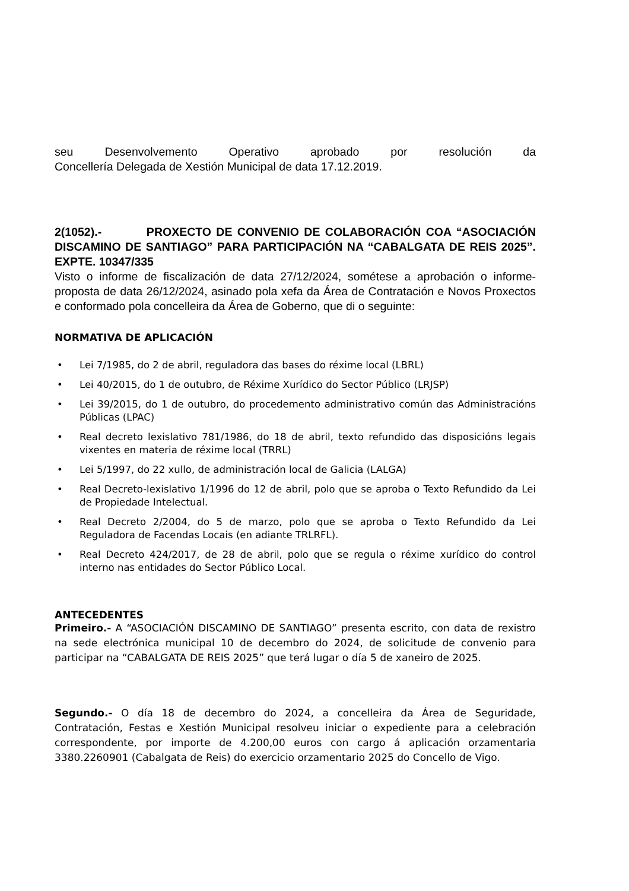seu Desenvolvemento Operativo aprobado por resolución da
Concellería Delegada de Xestión Municipal de data 17.12.2019.
2(1052).- PROXECTO DE CONVENIO DE COLABORACIÓN COA “ASOCIACIÓN DISCAMINO DE SANTIAGO” PARA PARTICIPACIÓN NA “CABALGATA DE REIS 2025”. EXPTE. 10347/335
Visto o informe de fiscalización de data 27/12/2024, sométese a aprobación o informe-proposta de data 26/12/2024, asinado pola xefa da Área de Contratación e Novos Proxectos e conformado pola concelleira da Área de Goberno, que di o seguinte:
NORMATIVA DE APLICACIÓN
• Lei 7/1985, do 2 de abril, reguladora das bases do réxime local (LBRL)
• Lei 40/2015, do 1 de outubro, de Réxime Xurídico do Sector Público (LRJSP)
• Lei 39/2015, do 1 de outubro, do procedemento administrativo común das Administracións Públicas (LPAC)
• Real decreto lexislativo 781/1986, do 18 de abril, texto refundido das disposicións legais vixentes en materia de réxime local (TRRL)
• Lei 5/1997, do 22 xullo, de administración local de Galicia (LALGA)
• Real Decreto-lexislativo 1/1996 do 12 de abril, polo que se aproba o Texto Refundido da Lei de Propiedade Intelectual.
• Real Decreto 2/2004, do 5 de marzo, polo que se aproba o Texto Refundido da Lei Reguladora de Facendas Locais (en adiante TRLRFL).
• Real Decreto 424/2017, de 28 de abril, polo que se regula o réxime xurídico do control interno nas entidades do Sector Público Local.
ANTECEDENTES
Primeiro.- A “ASOCIACIÓN DISCAMINO DE SANTIAGO” presenta escrito, con data de rexistro na sede electrónica municipal 10 de decembro do 2024, de solicitude de convenio para participar na “CABALGATA DE REIS 2025” que terá lugar o día 5 de xaneiro de 2025.
Segundo.- O día 18 de decembro do 2024, a concelleira da Área de Seguridade, Contratación, Festas e Xestión Municipal resolveu iniciar o expediente para a celebración correspondente, por importe de 4.200,00 euros con cargo á aplicación orzamentaria 3380.2260901 (Cabalgata de Reis) do exercicio orzamentario 2025 do Concello de Vigo.